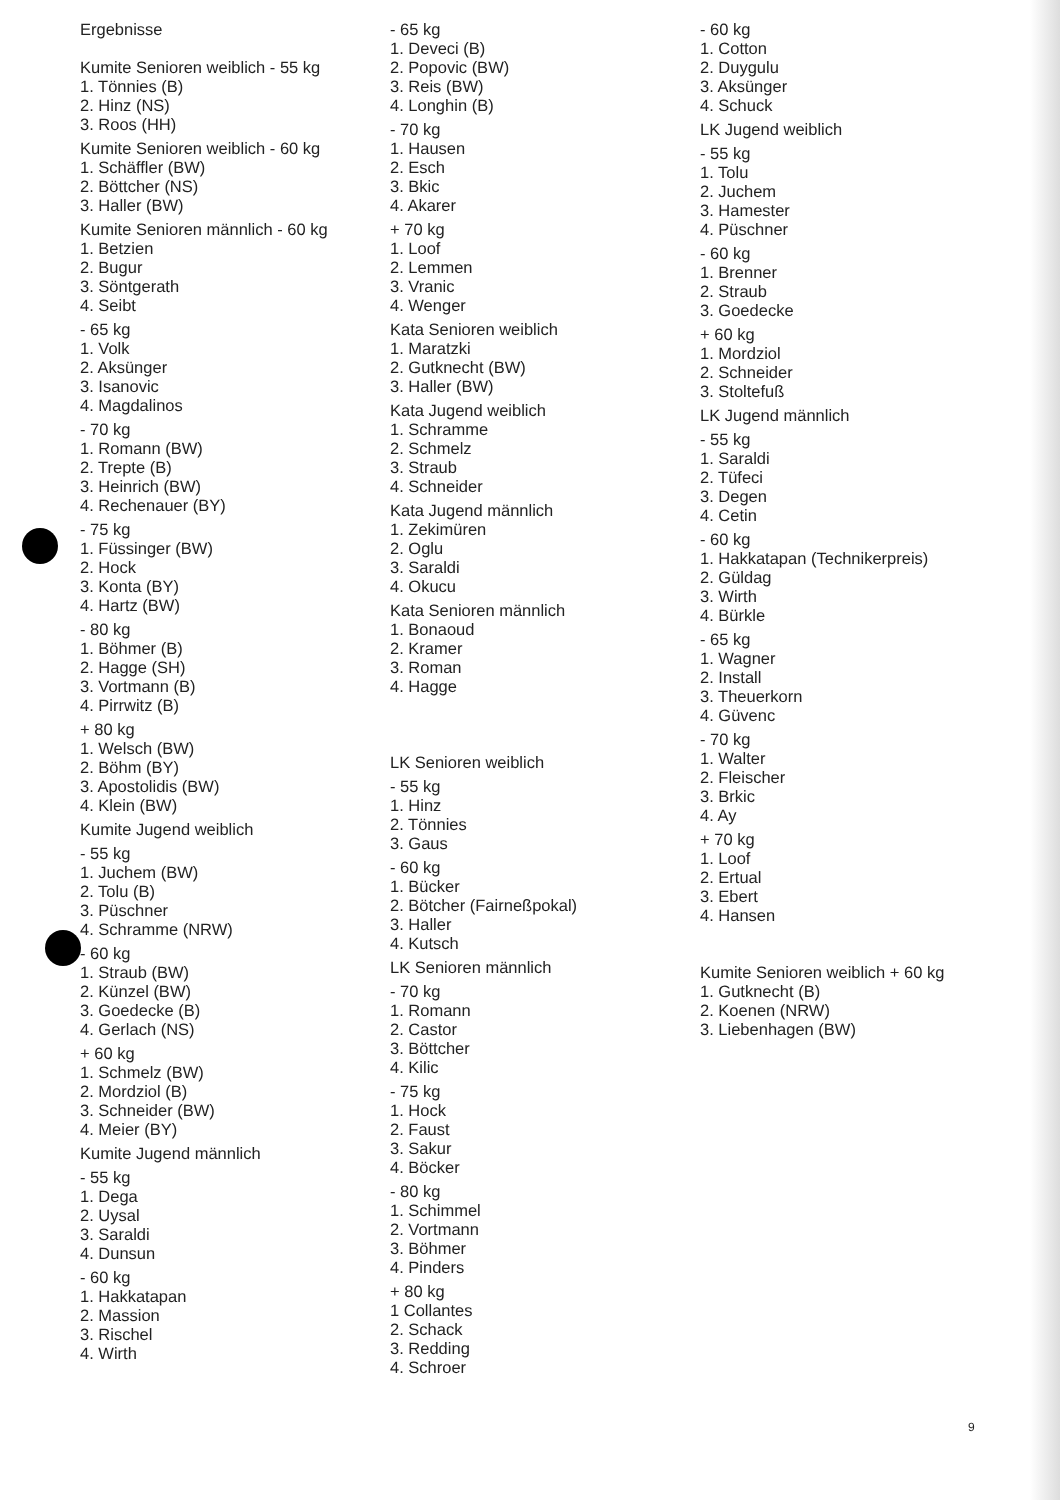Ergebnisse
Kumite Senioren weiblich - 55 kg
1. Tönnies (B)
2. Hinz (NS)
3. Roos (HH)
Kumite Senioren weiblich - 60 kg
1. Schäffler (BW)
2. Böttcher (NS)
3. Haller (BW)
Kumite Senioren männlich - 60 kg
1. Betzien
2. Bugur
3. Söntgerath
4. Seibt
- 65 kg
1. Volk
2. Aksünger
3. Isanovic
4. Magdalinos
- 70 kg
1. Romann (BW)
2. Trepte (B)
3. Heinrich (BW)
4. Rechenauer (BY)
- 75 kg
1. Füssinger (BW)
2. Hock
3. Konta (BY)
4. Hartz (BW)
- 80 kg
1. Böhmer (B)
2. Hagge (SH)
3. Vortmann (B)
4. Pirrwitz (B)
+ 80 kg
1. Welsch (BW)
2. Böhm (BY)
3. Apostolidis (BW)
4. Klein (BW)
Kumite Jugend weiblich
- 55 kg
1. Juchem (BW)
2. Tolu (B)
3. Püschner
4. Schramme (NRW)
- 60 kg
1. Straub (BW)
2. Künzel (BW)
3. Goedecke (B)
4. Gerlach (NS)
+ 60 kg
1. Schmelz (BW)
2. Mordziol (B)
3. Schneider (BW)
4. Meier (BY)
Kumite Jugend männlich
- 55 kg
1. Dega
2. Uysal
3. Saraldi
4. Dunsun
- 60 kg
1. Hakkatapan
2. Massion
3. Rischel
4. Wirth
- 65 kg
1. Deveci (B)
2. Popovic (BW)
3. Reis (BW)
4. Longhin (B)
- 70 kg
1. Hausen
2. Esch
3. Bkic
4. Akarer
+ 70 kg
1. Loof
2. Lemmen
3. Vranic
4. Wenger
Kata Senioren weiblich
1. Maratzki
2. Gutknecht (BW)
3. Haller (BW)
Kata Jugend weiblich
1. Schramme
2. Schmelz
3. Straub
4. Schneider
Kata Jugend männlich
1. Zekimüren
2. Oglu
3. Saraldi
4. Okucu
Kata Senioren männlich
1. Bonaoud
2. Kramer
3. Roman
4. Hagge
LK Senioren weiblich
- 55 kg
1. Hinz
2. Tönnies
3. Gaus
- 60 kg
1. Bücker
2. Bötcher (Fairneßpokal)
3. Haller
4. Kutsch
LK Senioren männlich
- 70 kg
1. Romann
2. Castor
3. Böttcher
4. Kilic
- 75 kg
1. Hock
2. Faust
3. Sakur
4. Böcker
- 80 kg
1. Schimmel
2. Vortmann
3. Böhmer
4. Pinders
+ 80 kg
1 Collantes
2. Schack
3. Redding
4. Schroer
- 60 kg
1. Cotton
2. Duygulu
3. Aksünger
4. Schuck
LK Jugend weiblich
- 55 kg
1. Tolu
2. Juchem
3. Hamester
4. Püschner
- 60 kg
1. Brenner
2. Straub
3. Goedecke
+ 60 kg
1. Mordziol
2. Schneider
3. Stoltefuß
LK Jugend männlich
- 55 kg
1. Saraldi
2. Tüfeci
3. Degen
4. Cetin
- 60 kg
1. Hakkatapan (Technikerpreis)
2. Güldag
3. Wirth
4. Bürkle
- 65 kg
1. Wagner
2. Install
3. Theuerkorn
4. Güvenc
- 70 kg
1. Walter
2. Fleischer
3. Brkic
4. Ay
+ 70 kg
1. Loof
2. Ertual
3. Ebert
4. Hansen
Kumite Senioren weiblich + 60 kg
1. Gutknecht (B)
2. Koenen (NRW)
3. Liebenhagen (BW)
9